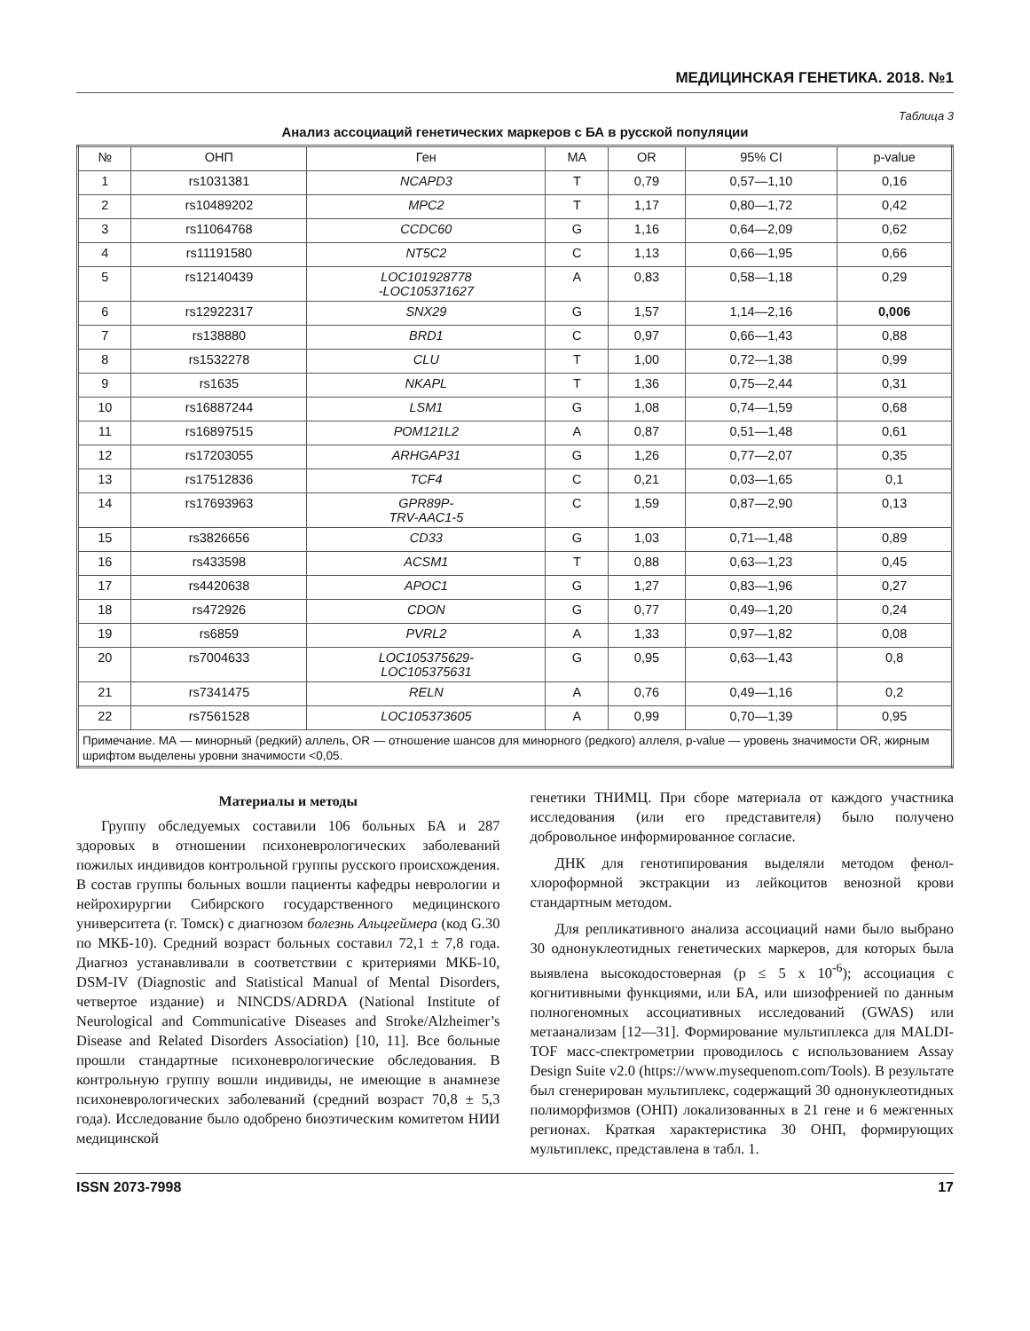МЕДИЦИНСКАЯ ГЕНЕТИКА. 2018. №1
Таблица 3
Анализ ассоциаций генетических маркеров с БА в русской популяции
| № | ОНП | Ген | MA | OR | 95% CI | p-value |
| --- | --- | --- | --- | --- | --- | --- |
| 1 | rs1031381 | NCAPD3 | T | 0,79 | 0,57—1,10 | 0,16 |
| 2 | rs10489202 | MPC2 | T | 1,17 | 0,80—1,72 | 0,42 |
| 3 | rs11064768 | CCDC60 | G | 1,16 | 0,64—2,09 | 0,62 |
| 4 | rs11191580 | NT5C2 | C | 1,13 | 0,66—1,95 | 0,66 |
| 5 | rs12140439 | LOC101928778 -LOC105371627 | A | 0,83 | 0,58—1,18 | 0,29 |
| 6 | rs12922317 | SNX29 | G | 1,57 | 1,14—2,16 | 0,006 |
| 7 | rs138880 | BRD1 | C | 0,97 | 0,66—1,43 | 0,88 |
| 8 | rs1532278 | CLU | T | 1,00 | 0,72—1,38 | 0,99 |
| 9 | rs1635 | NKAPL | T | 1,36 | 0,75—2,44 | 0,31 |
| 10 | rs16887244 | LSM1 | G | 1,08 | 0,74—1,59 | 0,68 |
| 11 | rs16897515 | POM121L2 | A | 0,87 | 0,51—1,48 | 0,61 |
| 12 | rs17203055 | ARHGAP31 | G | 1,26 | 0,77—2,07 | 0,35 |
| 13 | rs17512836 | TCF4 | C | 0,21 | 0,03—1,65 | 0,1 |
| 14 | rs17693963 | GPR89P- TRV-AAC1-5 | C | 1,59 | 0,87—2,90 | 0,13 |
| 15 | rs3826656 | CD33 | G | 1,03 | 0,71—1,48 | 0,89 |
| 16 | rs433598 | ACSM1 | T | 0,88 | 0,63—1,23 | 0,45 |
| 17 | rs4420638 | APOC1 | G | 1,27 | 0,83—1,96 | 0,27 |
| 18 | rs472926 | CDON | G | 0,77 | 0,49—1,20 | 0,24 |
| 19 | rs6859 | PVRL2 | A | 1,33 | 0,97—1,82 | 0,08 |
| 20 | rs7004633 | LOC105375629- LOC105375631 | G | 0,95 | 0,63—1,43 | 0,8 |
| 21 | rs7341475 | RELN | A | 0,76 | 0,49—1,16 | 0,2 |
| 22 | rs7561528 | LOC105373605 | A | 0,99 | 0,70—1,39 | 0,95 |
| Примечание. МА — минорный (редкий) аллель, OR — отношение шансов для минорного (редкого) аллеля, p-value — уровень значимости OR, жирным шрифтом выделены уровни значимости <0,05. | | | | | | |
Материалы и методы
Группу обследуемых составили 106 больных БА и 287 здоровых в отношении психоневрологических заболеваний пожилых индивидов контрольной группы русского происхождения. В состав группы больных вошли пациенты кафедры неврологии и нейрохирургии Сибирского государственного медицинского университета (г. Томск) с диагнозом болезнь Альцгеймера (код G.30 по МКБ-10). Средний возраст больных составил 72,1 ± 7,8 года. Диагноз устанавливали в соответствии с критериями МКБ-10, DSM-IV (Diagnostic and Statistical Manual of Mental Disorders, четвертое издание) и NINCDS/ADRDA (National Institute of Neurological and Communicative Diseases and Stroke/Alzheimer’s Disease and Related Disorders Association) [10, 11]. Все больные прошли стандартные психоневрологические обследования. В контрольную группу вошли индивиды, не имеющие в анамнезе психоневрологических заболеваний (средний возраст 70,8 ± 5,3 года). Исследование было одобрено биоэтическим комитетом НИИ медицинской
генетики ТНИМЦ. При сборе материала от каждого участника исследования (или его представителя) было получено добровольное информированное согласие.
ДНК для генотипирования выделяли методом фенол-хлороформной экстракции из лейкоцитов венозной крови стандартным методом.
Для репликативного анализа ассоциаций нами было выбрано 30 однонуклеотидных генетических маркеров, для которых была выявлена высокодостоверная (p ≤ 5 x 10<sup>-6</sup>); ассоциация с когнитивными функциями, или БА, или шизофренией по данным полногеномных ассоциативных исследований (GWAS) или метаанализам [12—31]. Формирование мультиплекса для MALDI-TOF масс-спектрометрии проводилось с использованием Assay Design Suite v2.0 (https://www.mysequenom.com/Tools). В результате был сгенерирован мультиплекс, содержащий 30 однонуклеотидных полиморфизмов (ОНП) локализованных в 21 гене и 6 межгенных регионах. Краткая характеристика 30 ОНП, формирующих мультиплекс, представлена в табл. 1.
ISSN 2073-7998 17